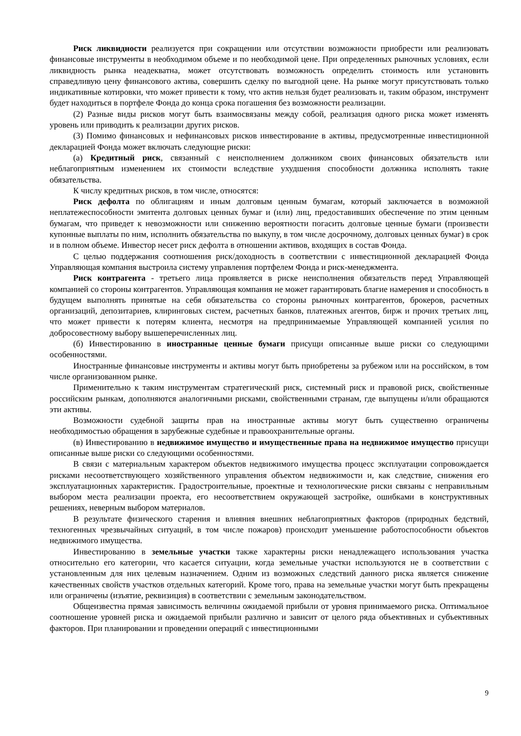Риск ликвидности реализуется при сокращении или отсутствии возможности приобрести или реализовать финансовые инструменты в необходимом объеме и по необходимой цене. При определенных рыночных условиях, если ликвидность рынка неадекватна, может отсутствовать возможность определить стоимость или установить справедливую цену финансового актива, совершить сделку по выгодной цене. На рынке могут присутствовать только индикативные котировки, что может привести к тому, что актив нельзя будет реализовать и, таким образом, инструмент будет находиться в портфеле Фонда до конца срока погашения без возможности реализации.
(2) Разные виды рисков могут быть взаимосвязаны между собой, реализация одного риска может изменять уровень или приводить к реализации других рисков.
(3) Помимо финансовых и нефинансовых рисков инвестирование в активы, предусмотренные инвестиционной декларацией Фонда может включать следующие риски:
(а) Кредитный риск, связанный с неисполнением должником своих финансовых обязательств или неблагоприятным изменением их стоимости вследствие ухудшения способности должника исполнять такие обязательства.
К числу кредитных рисков, в том числе, относятся:
Риск дефолта по облигациям и иным долговым ценным бумагам, который заключается в возможной неплатежеспособности эмитента долговых ценных бумаг и (или) лиц, предоставивших обеспечение по этим ценным бумагам, что приведет к невозможности или снижению вероятности погасить долговые ценные бумаги (произвести купонные выплаты по ним, исполнить обязательства по выкупу, в том числе досрочному, долговых ценных бумаг) в срок и в полном объеме. Инвестор несет риск дефолта в отношении активов, входящих в состав Фонда.
С целью поддержания соотношения риск/доходность в соответствии с инвестиционной декларацией Фонда Управляющая компания выстроила систему управления портфелем Фонда и риск-менеджмента.
Риск контрагента - третьего лица проявляется в риске неисполнения обязательств перед Управляющей компанией со стороны контрагентов. Управляющая компания не может гарантировать благие намерения и способность в будущем выполнять принятые на себя обязательства со стороны рыночных контрагентов, брокеров, расчетных организаций, депозитариев, клиринговых систем, расчетных банков, платежных агентов, бирж и прочих третьих лиц, что может привести к потерям клиента, несмотря на предпринимаемые Управляющей компанией усилия по добросовестному выбору вышеперечисленных лиц.
(б) Инвестированию в иностранные ценные бумаги присущи описанные выше риски со следующими особенностями.
Иностранные финансовые инструменты и активы могут быть приобретены за рубежом или на российском, в том числе организованном рынке.
Применительно к таким инструментам стратегический риск, системный риск и правовой риск, свойственные российским рынкам, дополняются аналогичными рисками, свойственными странам, где выпущены и/или обращаются эти активы.
Возможности судебной защиты прав на иностранные активы могут быть существенно ограничены необходимостью обращения в зарубежные судебные и правоохранительные органы.
(в) Инвестированию в недвижимое имущество и имущественные права на недвижимое имущество присущи описанные выше риски со следующими особенностями.
В связи с материальным характером объектов недвижимого имущества процесс эксплуатации сопровождается рисками несоответствующего хозяйственного управления объектом недвижимости и, как следствие, снижения его эксплуатационных характеристик. Градостроительные, проектные и технологические риски связаны с неправильным выбором места реализации проекта, его несоответствием окружающей застройке, ошибками в конструктивных решениях, неверным выбором материалов.
В результате физического старения и влияния внешних неблагоприятных факторов (природных бедствий, техногенных чрезвычайных ситуаций, в том числе пожаров) происходит уменьшение работоспособности объектов недвижимого имущества.
Инвестированию в земельные участки также характерны риски ненадлежащего использования участка относительно его категории, что касается ситуации, когда земельные участки используются не в соответствии с установленным для них целевым назначением. Одним из возможных следствий данного риска является снижение качественных свойств участков отдельных категорий. Кроме того, права на земельные участки могут быть прекращены или ограничены (изъятие, реквизиция) в соответствии с земельным законодательством.
Общеизвестна прямая зависимость величины ожидаемой прибыли от уровня принимаемого риска. Оптимальное соотношение уровней риска и ожидаемой прибыли различно и зависит от целого ряда объективных и субъективных факторов. При планировании и проведении операций с инвестиционными
9